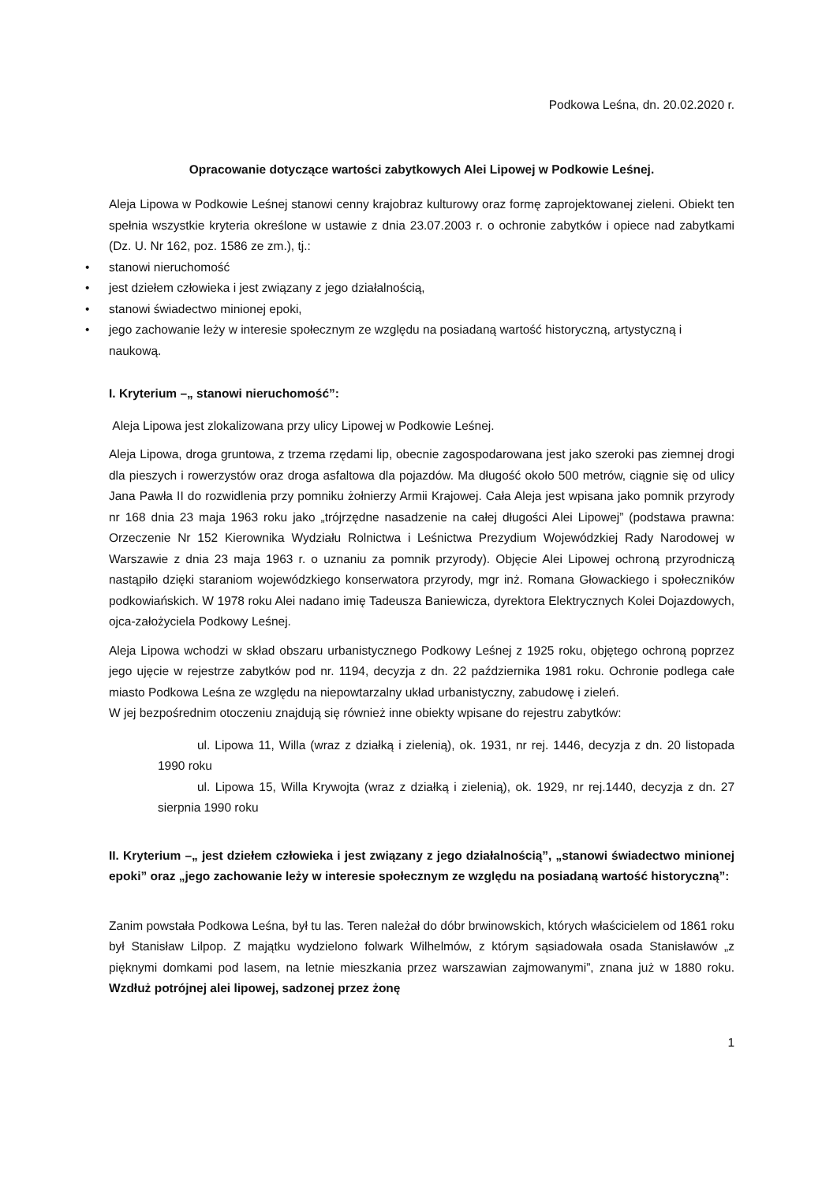Podkowa Leśna, dn. 20.02.2020 r.
Opracowanie dotyczące wartości zabytkowych Alei Lipowej w Podkowie Leśnej.
Aleja Lipowa w Podkowie Leśnej stanowi cenny krajobraz kulturowy oraz formę zaprojektowanej zieleni. Obiekt ten spełnia wszystkie kryteria określone w ustawie z dnia 23.07.2003 r. o ochronie zabytków i opiece nad zabytkami (Dz. U. Nr 162, poz. 1586 ze zm.), tj.:
• stanowi nieruchomość
• jest dziełem człowieka i jest związany z jego działalnością,
• stanowi świadectwo minionej epoki,
• jego zachowanie leży w interesie społecznym ze względu na posiadaną wartość historyczną, artystyczną i naukową.
I. Kryterium –„ stanowi nieruchomość”:
Aleja Lipowa jest zlokalizowana przy ulicy Lipowej w Podkowie Leśnej.
Aleja Lipowa, droga gruntowa, z trzema rzędami lip, obecnie zagospodarowana jest jako szeroki pas ziemnej drogi dla pieszych i rowerzystów oraz droga asfaltowa dla pojazdów. Ma długość około 500 metrów, ciągnie się od ulicy Jana Pawła II do rozwidlenia przy pomniku żołnierzy Armii Krajowej. Cała Aleja jest wpisana jako pomnik przyrody nr 168 dnia 23 maja 1963 roku jako „trójrzędne nasadzenie na całej długości Alei Lipowej” (podstawa prawna: Orzeczenie Nr 152 Kierownika Wydziału Rolnictwa i Leśnictwa Prezydium Wojewódzkiej Rady Narodowej w Warszawie z dnia 23 maja 1963 r. o uznaniu za pomnik przyrody). Objęcie Alei Lipowej ochroną przyrodniczą nastąpiło dzięki staraniom wojewódzkiego konserwatora przyrody, mgr inż. Romana Głowackiego i społeczników podkowiańskich. W 1978 roku Alei nadano imię Tadeusza Baniewicza, dyrektora Elektrycznych Kolei Dojazdowych, ojca-założyciela Podkowy Leśnej.
Aleja Lipowa wchodzi w skład obszaru urbanistycznego Podkowy Leśnej z 1925 roku, objętego ochroną poprzez jego ujęcie w rejestrze zabytków pod nr. 1194, decyzja z dn. 22 października 1981 roku. Ochronie podlega całe miasto Podkowa Leśna ze względu na niepowtarzalny układ urbanistyczny, zabudowę i zieleń.
W jej bezpośrednim otoczeniu znajdują się również inne obiekty wpisane do rejestru zabytków:
ul. Lipowa 11, Willa (wraz z działką i zielenią), ok. 1931, nr rej. 1446, decyzja z dn. 20 listopada 1990 roku
ul. Lipowa 15, Willa Krywojta (wraz z działką i zielenią), ok. 1929, nr rej.1440, decyzja z dn. 27 sierpnia 1990 roku
II. Kryterium –„ jest dziełem człowieka i jest związany z jego działalnością”, „stanowi świadectwo minionej epoki” oraz „jego zachowanie leży w interesie społecznym ze względu na posiadaną wartość historyczną”:
Zanim powstała Podkowa Leśna, był tu las. Teren należał do dóbr brwinowskich, których właścicielem od 1861 roku był Stanisław Lilpop. Z majątku wydzielono folwark Wilhelmów, z którym sąsiadowała osada Stanisławów „z pięknymi domkami pod lasem, na letnie mieszkania przez warszawian zajmowanymi”, znana już w 1880 roku. Wzdłuż potrójnej alei lipowej, sadzonej przez żonę
1